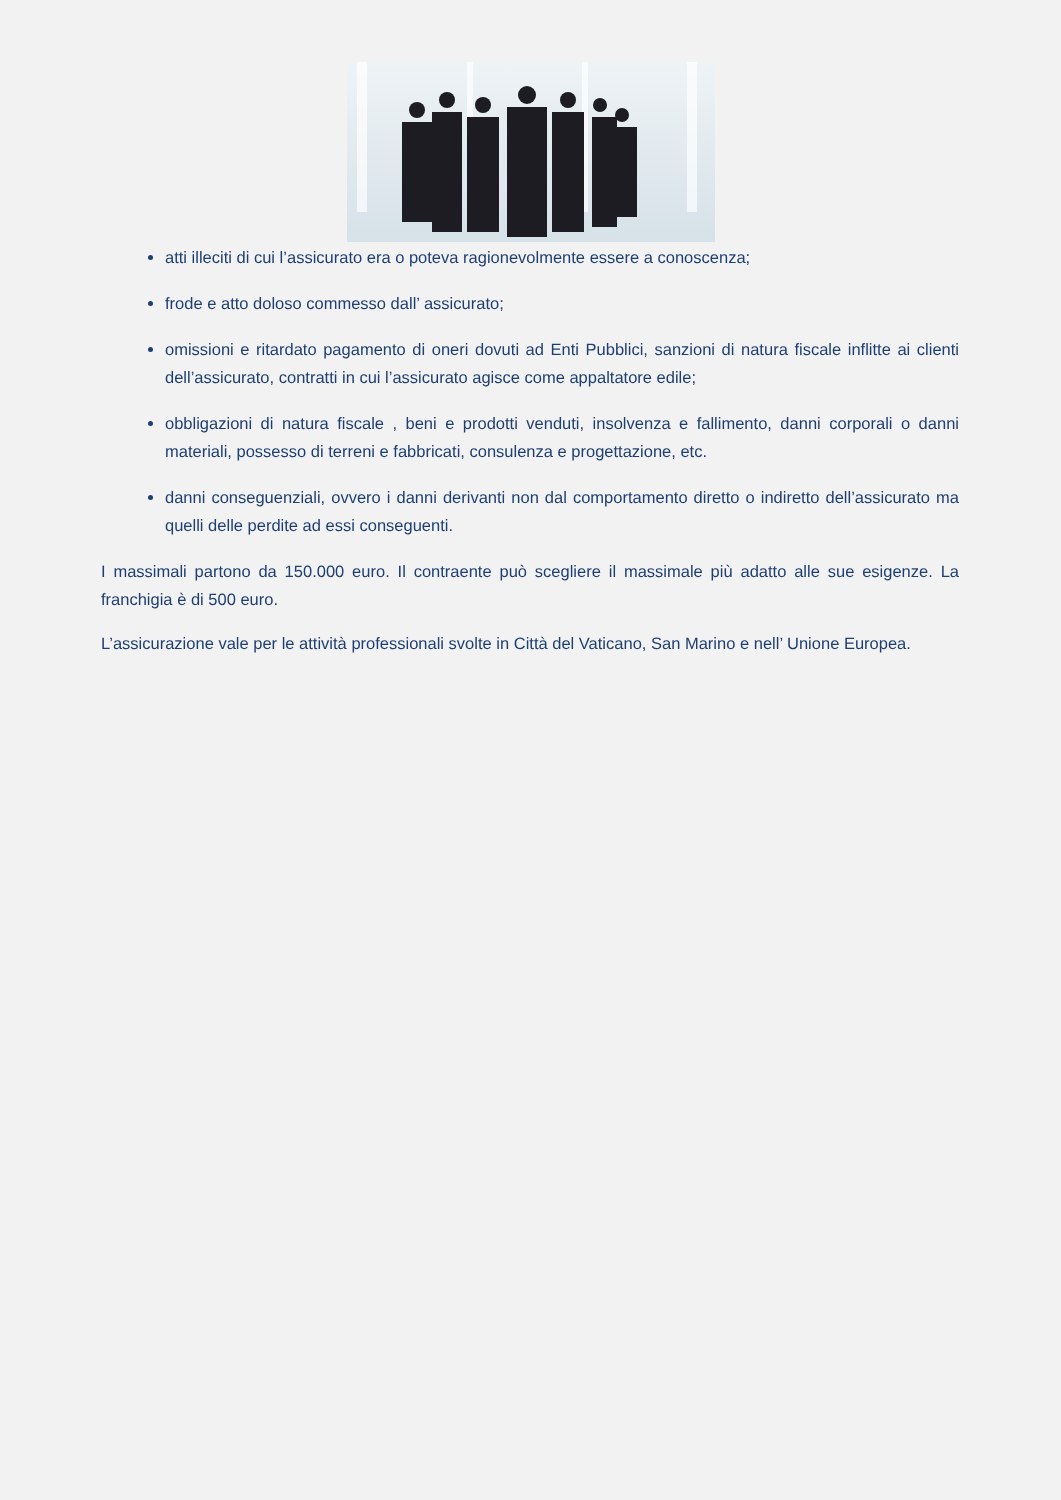atti illeciti di cui l’assicurato era o poteva ragionevolmente essere a conoscenza;
frode e atto doloso commesso dall’ assicurato;
omissioni e ritardato pagamento di oneri dovuti ad Enti Pubblici, sanzioni di natura fiscale inflitte ai clienti dell’assicurato, contratti in cui l’assicurato agisce come appaltatore edile;
obbligazioni di natura fiscale , beni e prodotti venduti, insolvenza e fallimento, danni corporali o danni materiali, possesso di terreni e fabbricati, consulenza e progettazione, etc.
danni conseguenziali, ovvero i danni derivanti non dal comportamento diretto o indiretto dell’assicurato ma quelli delle perdite ad essi conseguenti.
I massimali partono da 150.000 euro. Il contraente può scegliere il massimale più adatto alle sue esigenze. La franchigia è di 500 euro.
L’assicurazione vale per le attività professionali svolte in Città del Vaticano, San Marino e nell’ Unione Europea.